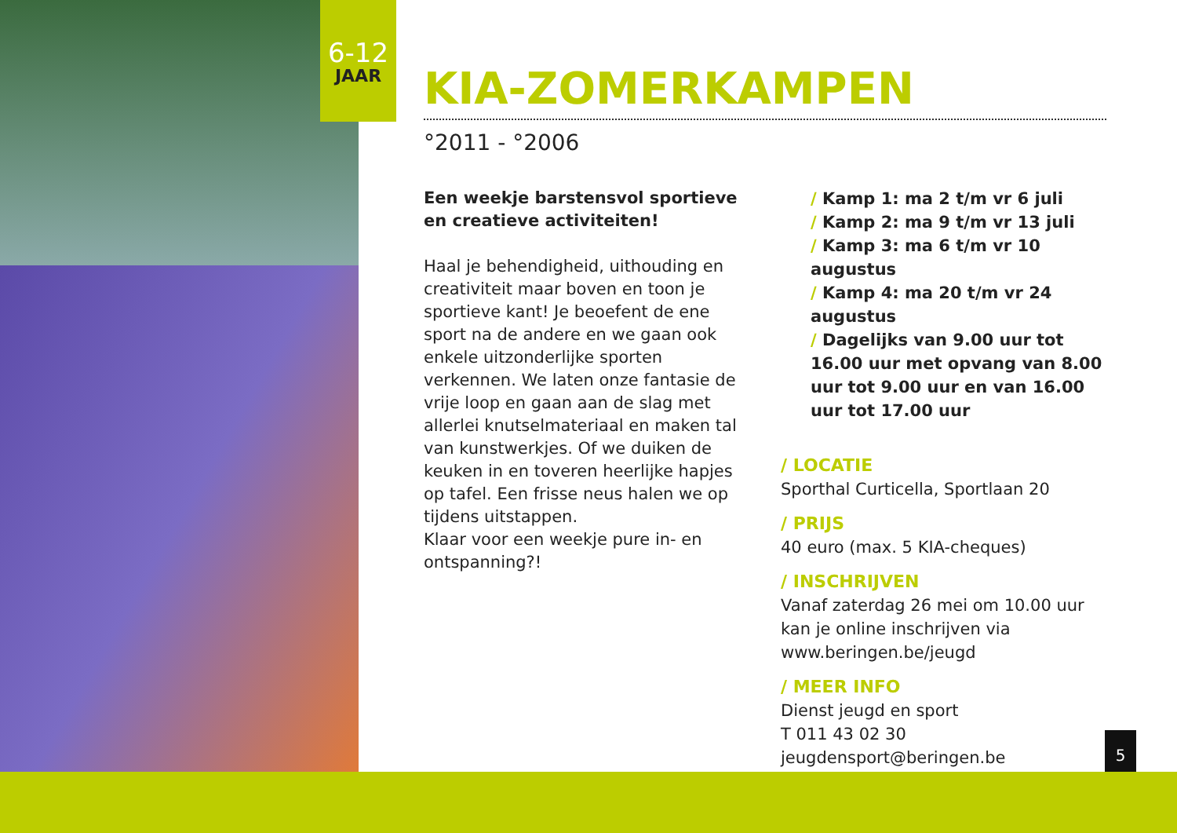6-12
JAAR
KIA-ZOMERKAMPEN
°2011 - °2006
Een weekje barstensvol sportieve en creatieve activiteiten!
Haal je behendigheid, uithouding en creativiteit maar boven en toon je sportieve kant! Je beoefent de ene sport na de andere en we gaan ook enkele uitzonderlijke sporten verkennen. We laten onze fantasie de vrije loop en gaan aan de slag met allerlei knutselmateriaal en maken tal van kunstwerkjes. Of we duiken de keuken in en toveren heerlijke hapjes op tafel. Een frisse neus halen we op tijdens uitstappen.
Klaar voor een weekje pure in- en ontspanning?!
/ Kamp 1: ma 2 t/m vr 6 juli
/ Kamp 2: ma 9 t/m vr 13 juli
/ Kamp 3: ma 6 t/m vr 10 augustus
/ Kamp 4: ma 20 t/m vr 24 augustus
/ Dagelijks van 9.00 uur tot 16.00 uur met opvang van 8.00 uur tot 9.00 uur en van 16.00 uur tot 17.00 uur
/ LOCATIE
Sporthal Curticella, Sportlaan 20
/ PRIJS
40 euro (max. 5 KIA-cheques)
/ INSCHRIJVEN
Vanaf zaterdag 26 mei om 10.00 uur kan je online inschrijven via www.beringen.be/jeugd
/ MEER INFO
Dienst jeugd en sport
T 011 43 02 30
jeugdensport@beringen.be
5